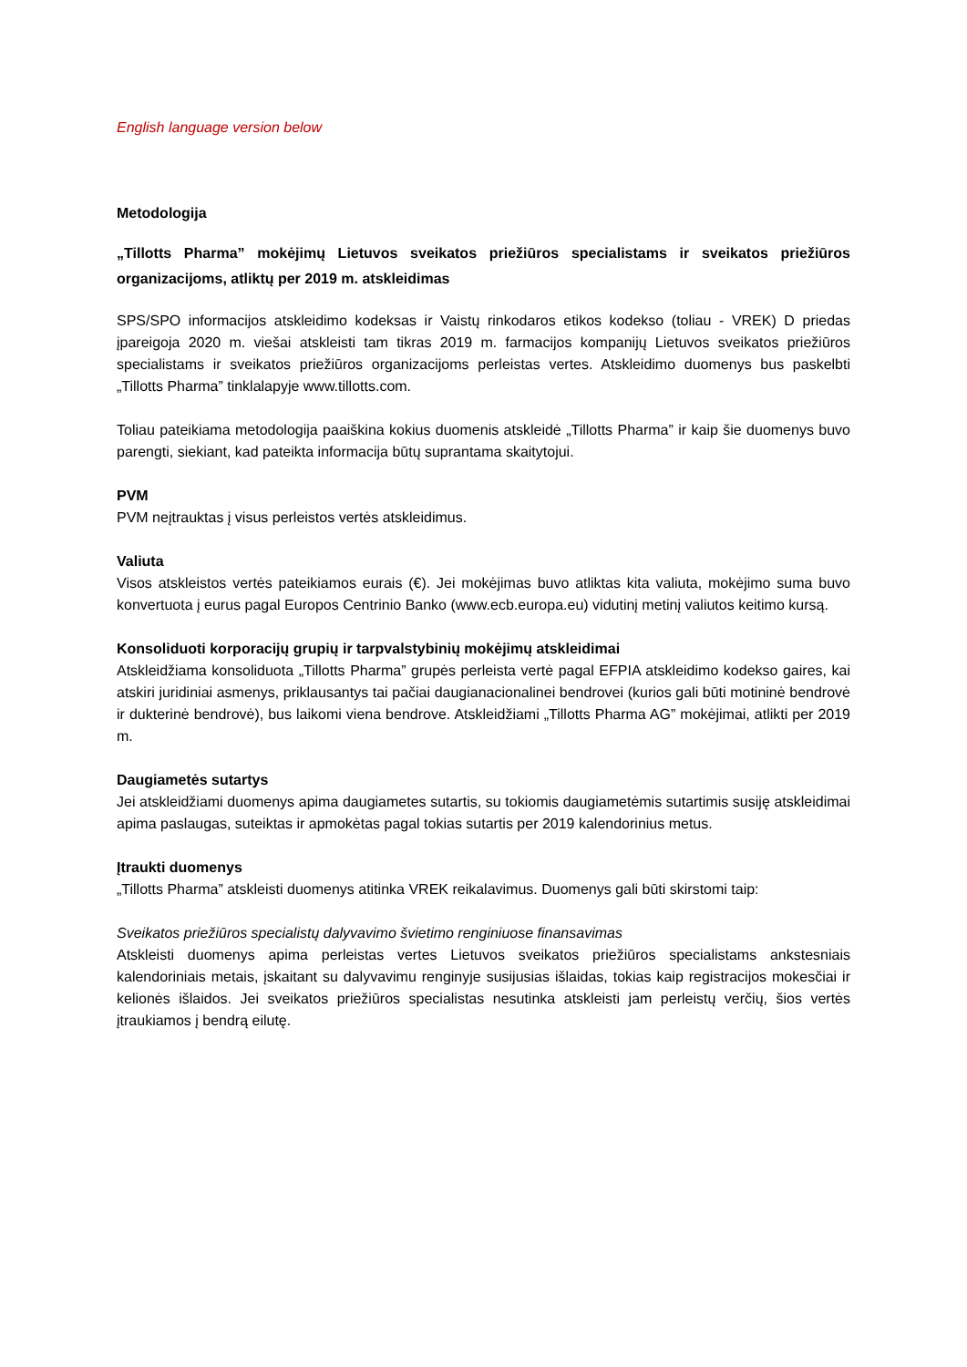English language version below
Metodologija
„Tillotts Pharma” mokėjimų Lietuvos sveikatos priežiūros specialistams ir sveikatos priežiūros organizacijoms, atliktų per 2019 m. atskleidimas
SPS/SPO informacijos atskleidimo kodeksas ir Vaistų rinkodaros etikos kodekso (toliau - VREK) D priedas įpareigoja 2020 m. viešai atskleisti tam tikras 2019 m. farmacijos kompanijų Lietuvos sveikatos priežiūros specialistams ir sveikatos priežiūros organizacijoms perleistas vertes. Atskleidimo duomenys bus paskelbti „Tillotts Pharma” tinklalapyje www.tillotts.com.
Toliau pateikiama metodologija paaiškina kokius duomenis atskleidė „Tillotts Pharma” ir kaip šie duomenys buvo parengti, siekiant, kad pateikta informacija būtų suprantama skaitytojui.
PVM
PVM neįtrauktas į visus perleistos vertės atskleidimus.
Valiuta
Visos atskleistos vertės pateikiamos eurais (€). Jei mokėjimas buvo atliktas kita valiuta, mokėjimo suma buvo konvertuota į eurus pagal Europos Centrinio Banko (www.ecb.europa.eu) vidutinį metinį valiutos keitimo kursą.
Konsoliduoti korporacijų grupių ir tarpvalstybinių mokėjimų atskleidimai
Atskleidžiama konsoliduota „Tillotts Pharma” grupės perleista vertė pagal EFPIA atskleidimo kodekso gaires, kai atskiri juridiniai asmenys, priklausantys tai pačiai daugianacionalinei bendrovei (kurios gali būti motininė bendrovė ir dukterinė bendrovė), bus laikomi viena bendrove. Atskleidžiami „Tillotts Pharma AG” mokėjimai, atlikti per 2019 m.
Daugiametės sutartys
Jei atskleidžiami duomenys apima daugiametes sutartis, su tokiomis daugiametėmis sutartimis susiję atskleidimai apima paslaugas, suteiktas ir apmokėtas pagal tokias sutartis per 2019 kalendorinius metus.
Įtraukti duomenys
„Tillotts Pharma” atskleisti duomenys atitinka VREK reikalavimus. Duomenys gali būti skirstomi taip:
Sveikatos priežiūros specialistų dalyvavimo švietimo renginiuose finansavimas
Atskleisti duomenys apima perleistas vertes Lietuvos sveikatos priežiūros specialistams ankstesniais kalendoriniais metais, įskaitant su dalyvavimu renginyje susijusias išlaidas, tokias kaip registracijos mokesčiai ir kelionės išlaidos. Jei sveikatos priežiūros specialistas nesutinka atskleisti jam perleistų verčių, šios vertės įtraukiamos į bendrą eilutę.